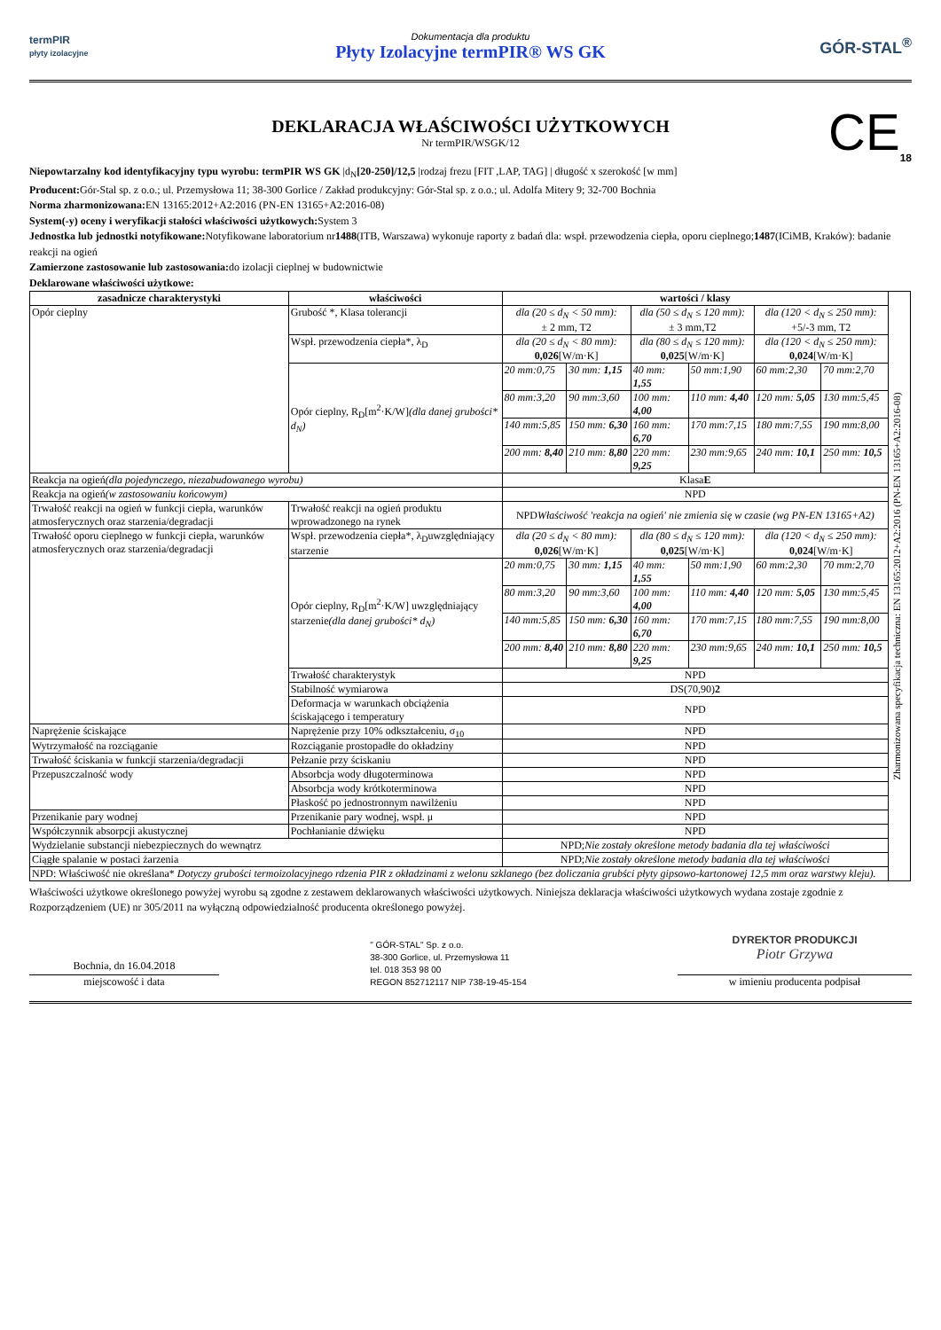termPIR
płyty izolacyjne
Dokumentacja dla produktu
Płyty Izolacyjne termPIR® WS GK
GÓR-STAL<sup>®</sup>
DEKLARACJA WŁAŚCIWOŚCI UŻYTKOWYCH
Nr termPIR/WSGK/12
CE<sub>18</sub>
Niepowtarzalny kod identyfikacyjny typu wyrobu: termPIR WS GK |d<sub>N</sub>[20-250]/12,5 |rodzaj frezu [FIT ,LAP, TAG] | długość x szerokość [w mm]
Producent: Gór-Stal sp. z o.o.; ul. Przemysłowa 11; 38-300 Gorlice / Zakład produkcyjny: Gór-Stal sp. z o.o.; ul. Adolfa Mitery 9; 32-700 Bochnia
Norma zharmonizowana: EN 13165:2012+A2:2016 (PN-EN 13165+A2:2016-08)
System(-y) oceny i weryfikacji stałości właściwości użytkowych: System 3
Jednostka lub jednostki notyfikowane: Notyfikowane laboratorium nr1488(ITB, Warszawa) wykonuje raporty z badań dla: wspł. przewodzenia ciepła, oporu cieplnego;1487(ICiMB, Kraków): badanie reakcji na ogień
Zamierzone zastosowanie lub zastosowania: do izolacji cieplnej w budownictwie
Deklarowane właściwości użytkowe:
| zasadnicze charakterystyki | właściwości | wartości / klasy | | | | | | Zharmonizowana specyfikacja techniczna: EN 13165:2012+A2:2016 (PN-EN 13165+A2:2016-08) |
| Opór cieplny | Grubość *, Klasa tolerancji | dla (20 ≤ d<sub>N</sub> < 50 mm): ± 2 mm, T2 | | dla (50 ≤ d<sub>N</sub> ≤ 120 mm): ± 3 mm,T2 | | dla (120 < d<sub>N</sub> ≤ 250 mm): +5/-3 mm, T2 | | |
| | Wspł. przewodzenia ciepła*, λ<sub>D</sub> | dla (20 ≤ d<sub>N</sub> < 80 mm): 0,026 [W/m·K] | | dla (80 ≤ d<sub>N</sub> ≤ 120 mm): 0,025 [W/m·K] | | dla (120 < d<sub>N</sub> ≤ 250 mm): 0,024 [W/m·K] | | |
| | Opór cieplny, R<sub>D</sub>[m<sup>2</sup>·K/W] (dla danej grubości* d<sub>N</sub>) | 20 mm:0,75 | 30 mm: 1,15 | 40 mm: 1,55 | 50 mm:1,90 | 60 mm:2,30 | 70 mm:2,70 | |
| | | 80 mm:3,20 | 90 mm:3,60 | 100 mm: 4,00 | 110 mm: 4,40 | 120 mm: 5,05 | 130 mm:5,45 | |
| | | 140 mm:5,85 | 150 mm: 6,30 | 160 mm: 6,70 | 170 mm:7,15 | 180 mm:7,55 | 190 mm:8,00 | |
| | | 200 mm: 8,40 | 210 mm: 8,80 | 220 mm: 9,25 | 230 mm:9,65 | 240 mm: 10,1 | 250 mm: 10,5 | |
| Reakcja na ogień (dla pojedynczego, niezabudowanego wyrobu) | | Klasa E | | | | | | |
| Reakcja na ogień (w zastosowaniu końcowym) | | NPD | | | | | | |
| Trwałość reakcji na ogień w funkcji ciepła, warunków atmosferycznych oraz starzenia/degradacji | Trwałość reakcji na ogień produktu wprowadzonego na rynek | NPD Właściwość 'reakcja na ogień' nie zmienia się w czasie (wg PN-EN 13165+A2) | | | | | | |
| Trwałość oporu cieplnego w funkcji ciepła, warunków atmosferycznych oraz starzenia/degradacji | Wspł. przewodzenia ciepła*, λ<sub>D</sub>uwzględniający starzenie | dla (20 ≤ d<sub>N</sub> < 80 mm): 0,026 [W/m·K] | | dla (80 ≤ d<sub>N</sub> ≤ 120 mm): 0,025 [W/m·K] | | dla (120 < d<sub>N</sub> ≤ 250 mm): 0,024 [W/m·K] | | |
| | Opór cieplny, R<sub>D</sub>[m<sup>2</sup>·K/W] uwzględniający starzenie (dla danej grubości* d<sub>N</sub>) | 20 mm:0,75 | 30 mm: 1,15 | 40 mm: 1,55 | 50 mm:1,90 | 60 mm:2,30 | 70 mm:2,70 | |
| | | 80 mm:3,20 | 90 mm:3,60 | 100 mm: 4,00 | 110 mm: 4,40 | 120 mm: 5,05 | 130 mm:5,45 | |
| | | 140 mm:5,85 | 150 mm: 6,30 | 160 mm: 6,70 | 170 mm:7,15 | 180 mm:7,55 | 190 mm:8,00 | |
| | | 200 mm: 8,40 | 210 mm: 8,80 | 220 mm: 9,25 | 230 mm:9,65 | 240 mm: 10,1 | 250 mm: 10,5 | |
| | Trwałość charakterystyk | NPD | | | | | | |
| | Stabilność wymiarowa | DS(70,90) 2 | | | | | | |
| | Deformacja w warunkach obciążenia ściskającego i temperatury | NPD | | | | | | |
| Naprężenie ściskające | Naprężenie przy 10% odkształceniu, σ<sub>10</sub> | NPD | | | | | | |
| Wytrzymałość na rozciąganie | Rozciąganie prostopadłe do okładziny | NPD | | | | | | |
| Trwałość ściskania w funkcji starzenia/degradacji | Pełzanie przy ściskaniu | NPD | | | | | | |
| Przepuszczalność wody | Absorbcja wody długoterminowa | NPD | | | | | | |
| | Absorbcja wody krótkoterminowa | NPD | | | | | | |
| | Płaskość po jednostronnym nawilżeniu | NPD | | | | | | |
| Przenikanie pary wodnej | Przenikanie pary wodnej, wspł. μ | NPD | | | | | | |
| Współczynnik absorpcji akustycznej | Pochłanianie dźwięku | NPD | | | | | | |
| Wydzielanie substancji niebezpiecznych do wewnątrz | | NPD; Nie zostały określone metody badania dla tej właściwości | | | | | | |
| Ciągłe spalanie w postaci żarzenia | | NPD; Nie zostały określone metody badania dla tej właściwości | | | | | | |
| NPD: Właściwość nie określana* Dotyczy grubości termoizolacyjnego rdzenia PIR z okładzinami z welonu szklanego (bez doliczania grubści płyty gipsowo-kartonowej 12,5 mm oraz warstwy kleju). | | | | | | | | |
Właściwości użytkowe określonego powyżej wyrobu są zgodne z zestawem deklarowanych właściwości użytkowych. Niniejsza deklaracja właściwości użytkowych wydana zostaje zgodnie z Rozporządzeniem (UE) nr 305/2011 na wyłączną odpowiedzialność producenta określonego powyżej.
Bochnia, dn 16.04.2018
miejscowość i data
" GÓR-STAL" Sp. z o.o.
38-300 Gorlice, ul. Przemysłowa 11
tel. 018 353 98 00
REGON 852712117 NIP 738-19-45-154
DYREKTOR PRODUKCJI
Piotr Grzywa
w imieniu producenta podpisał